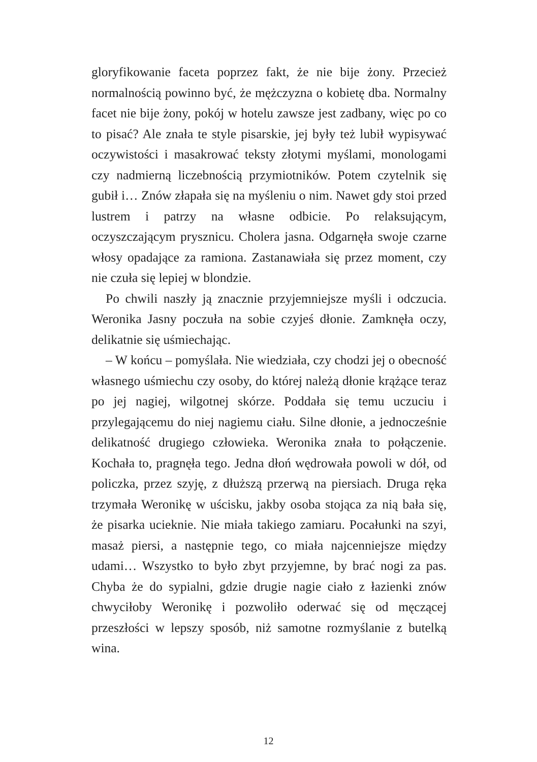gloryfikowanie faceta poprzez fakt, że nie bije żony. Przecież normalnością powinno być, że mężczyzna o kobietę dba. Normalny facet nie bije żony, pokój w hotelu zawsze jest zadbany, więc po co to pisać? Ale znała te style pisarskie, jej były też lubił wypisywać oczywistości i masakrować teksty złotymi myślami, monologami czy nadmierną liczebnością przymiotników. Potem czytelnik się gubił i… Znów złapała się na myśleniu o nim. Nawet gdy stoi przed lustrem i patrzy na własne odbicie. Po relaksującym, oczyszczającym prysznicu. Cholera jasna. Odgarnęła swoje czarne włosy opadające za ramiona. Zastanawiała się przez moment, czy nie czuła się lepiej w blondzie.
Po chwili naszły ją znacznie przyjemniejsze myśli i odczucia. Weronika Jasny poczuła na sobie czyjeś dłonie. Zamknęła oczy, delikatnie się uśmiechając.
– W końcu – pomyślała. Nie wiedziała, czy chodzi jej o obecność własnego uśmiechu czy osoby, do której należą dłonie krążące teraz po jej nagiej, wilgotnej skórze. Poddała się temu uczuciu i przylegającemu do niej nagiemu ciału. Silne dłonie, a jednocześnie delikatność drugiego człowieka. Weronika znała to połączenie. Kochała to, pragnęła tego. Jedna dłoń wędrowała powoli w dół, od policzka, przez szyję, z dłuższą przerwą na piersiach. Druga ręka trzymała Weronikę w uścisku, jakby osoba stojąca za nią bała się, że pisarka ucieknie. Nie miała takiego zamiaru. Pocałunki na szyi, masaż piersi, a następnie tego, co miała najcenniejsze między udami… Wszystko to było zbyt przyjemne, by brać nogi za pas. Chyba że do sypialni, gdzie drugie nagie ciało z łazienki znów chwyciłoby Weronikę i pozwoliło oderwać się od męczącej przeszłości w lepszy sposób, niż samotne rozmyślanie z butelką wina.
12